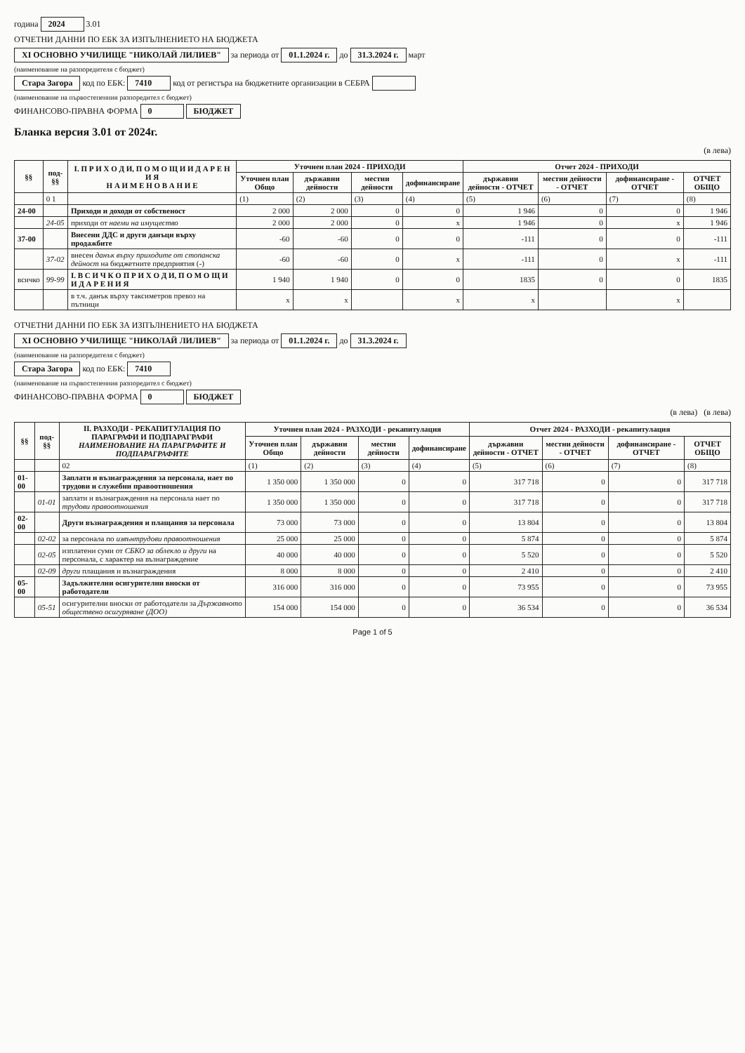година 2024 3.01
ОТЧЕТНИ ДАННИ ПО ЕБК ЗА ИЗПЪЛНЕНИЕТО НА БЮДЖЕТА
XI ОСНОВНО УЧИЛИЩЕ "НИКОЛАЙ ЛИЛИЕВ" за периода от 01.1.2024 г. до 31.3.2024 г. март
(наименование на разпоредителя с бюджет)
Стара Загора код по ЕБК: 7410 код от регистъра на бюджетните организации в СЕБРА
(наименование на първостепенния разпоредител с бюджет)
ФИНАНСОВО-ПРАВНА ФОРМА 0 БЮДЖЕТ
Бланка версия 3.01 от 2024г.
(в лева)
| §§ | под-§§ | I. П Р И Х О Д И, П О М О Щ И И Д А Р Е Н И Я Н А И М Е Н О В А Н И Е | Уточнен план 2024 - ПРИХОДИ | | | | Отчет 2024 - ПРИХОДИ | | | |
| --- | --- | --- | --- | --- | --- | --- | --- | --- | --- | --- |
| | | | Уточнен план Общо | държавни дейности | местни дейности | дофинансиране | държавни дейности - ОТЧЕТ | местни дейности - ОТЧЕТ | дофинансиране - ОТЧЕТ | ОТЧЕТ ОБЩО |
| | 0 1 | | (1) | (2) | (3) | (4) | (5) | (6) | (7) | (8) |
| 24-00 | | Приходи и доходи от собственост | 2 000 | 2 000 | 0 | 0 | 1 946 | 0 | 0 | 1 946 |
| | 24-05 | приходи от наеми на имущество | 2 000 | 2 000 | 0 | x | 1 946 | 0 | x | 1 946 |
| 37-00 | | Внесени ДДС и други данъци върху продажбите | -60 | -60 | 0 | 0 | -111 | 0 | 0 | -111 |
| | 37-02 | внесен данък върху приходите от стопанска дейност на бюджетните предприятия (-) | -60 | -60 | 0 | x | -111 | 0 | x | -111 |
| всичко | 99-99 | I. В С И Ч К О П Р И Х О Д И, П О М О Щ И И Д А Р Е Н И Я | 1 940 | 1 940 | 0 | 0 | 1835 | 0 | 0 | 1835 |
| | | в т.ч. данък върху таксиметров превоз на пътници | x | x | | x | x | | x | |
ОТЧЕТНИ ДАННИ ПО ЕБК ЗА ИЗПЪЛНЕНИЕТО НА БЮДЖЕТА
XI ОСНОВНО УЧИЛИЩЕ "НИКОЛАЙ ЛИЛИЕВ" за периода от 01.1.2024 г. до 31.3.2024 г.
(наименование на разпоредителя с бюджет)
Стара Загора код по ЕБК: 7410
(наименование на първостепенния разпоредител с бюджет)
ФИНАНСОВО-ПРАВНА ФОРМА 0 БЮДЖЕТ
(в лева) (в лева)
| §§ | под-§§ | II. РАЗХОДИ - РЕКАПИТУЛАЦИЯ ПО ПАРАГРАФИ И ПОДПАРАГРАФИ НАИМЕНОВАНИЕ НА ПАРАГРАФИТЕ И ПОДПАРАГРАФИТЕ | Уточнен план 2024 - РАЗХОДИ - рекапитулация | | | | Отчет 2024 - РАЗХОДИ - рекапитулация | | | |
| --- | --- | --- | --- | --- | --- | --- | --- | --- | --- | --- |
| | | | Уточнен план Общо | държавни дейности | местни дейности | дофинансиране | държавни дейности - ОТЧЕТ | местни дейности - ОТЧЕТ | дофинансиране - ОТЧЕТ | ОТЧЕТ ОБЩО |
| | | 02 | (1) | (2) | (3) | (4) | (5) | (6) | (7) | (8) |
| 01-00 | | Заплати и възнаграждения за персонала, нает по трудови и служебни правоотношения | 1 350 000 | 1 350 000 | 0 | 0 | 317 718 | 0 | 0 | 317 718 |
| | 01-01 | заплати и възнаграждения на персонала нает по трудови правоотношения | 1 350 000 | 1 350 000 | 0 | 0 | 317 718 | 0 | 0 | 317 718 |
| 02-00 | | Други възнаграждения и плащания за персонала | 73 000 | 73 000 | 0 | 0 | 13 804 | 0 | 0 | 13 804 |
| | 02-02 | за персонала по извънтрудови правоотношения | 25 000 | 25 000 | 0 | 0 | 5 874 | 0 | 0 | 5 874 |
| | 02-05 | изплатени суми от СБКО за облекло и други на персонала, с характер на възнаграждение | 40 000 | 40 000 | 0 | 0 | 5 520 | 0 | 0 | 5 520 |
| | 02-09 | други плащания и възнаграждения | 8 000 | 8 000 | 0 | 0 | 2 410 | 0 | 0 | 2 410 |
| 05-00 | | Задължителни осигурителни вноски от работодатели | 316 000 | 316 000 | 0 | 0 | 73 955 | 0 | 0 | 73 955 |
| | 05-51 | осигурителни вноски от работодатели за Държавното обществено осигуряване (ДОО) | 154 000 | 154 000 | 0 | 0 | 36 534 | 0 | 0 | 36 534 |
Page 1 of 5